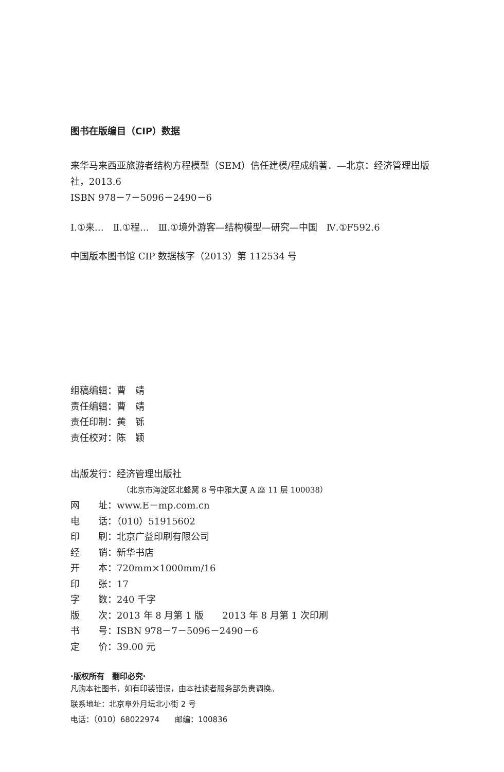图书在版编目（CIP）数据
来华马来西亚旅游者结构方程模型（SEM）信任建模/程成编著．—北京：经济管理出版社，2013.6
ISBN 978－7－5096－2490－6
Ⅰ.①来…　Ⅱ.①程…　Ⅲ.①境外游客—结构模型—研究—中国　Ⅳ.①F592.6
中国版本图书馆 CIP 数据核字（2013）第 112534 号
组稿编辑：曹　靖
责任编辑：曹　靖
责任印制：黄　铄
责任校对：陈　颖
出版发行：经济管理出版社
（北京市海淀区北蜂窝 8 号中雅大厦 A 座 11 层 100038）
网　　址：www.E－mp.com.cn
电　　话：（010）51915602
印　　刷：北京广益印刷有限公司
经　　销：新华书店
开　　本：720mm×1000mm/16
印　　张：17
字　　数：240 千字
版　　次：2013 年 8 月第 1 版　　2013 年 8 月第 1 次印刷
书　　号：ISBN 978－7－5096－2490－6
定　　价：39.00 元
·版权所有　翻印必究·
凡购本社图书，如有印装错误，由本社读者服务部负责调换。
联系地址：北京阜外月坛北小街 2 号
电话：（010）68022974　　邮编：100836